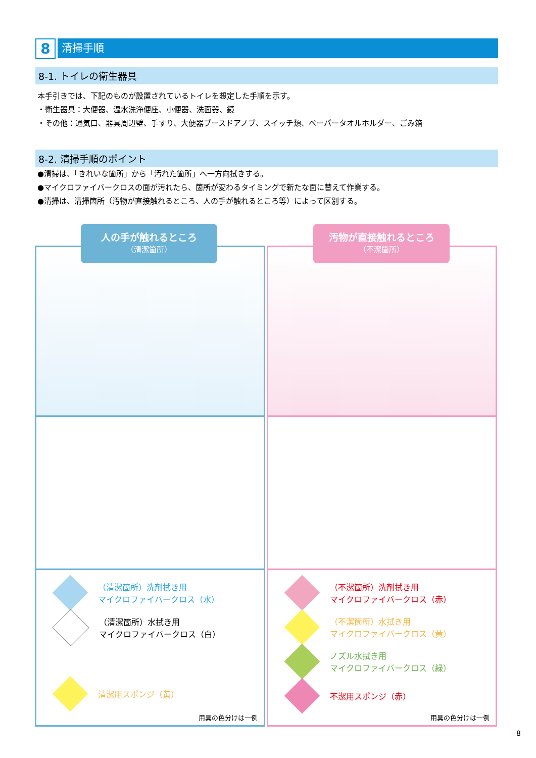8
清掃手順
8-1. トイレの衛生器具
本手引きでは、下記のものが設置されているトイレを想定した手順を示す。
・衛生器具：大便器、温水洗浄便座、小便器、洗面器、鏡
・その他：通気口、器具周辺壁、手すり、大便器ブースドアノブ、スイッチ類、ペーパータオルホルダー、ごみ箱
8-2. 清掃手順のポイント
●清掃は、「きれいな箇所」から「汚れた箇所」へ一方向拭きする。
●マイクロファイバークロスの面が汚れたら、箇所が変わるタイミングで新たな面に替えて作業する。
●清掃は、清掃箇所（汚物が直接触れるところ、人の手が触れるところ等）によって区別する。
（清潔箇所）洗剤拭き用
マイクロファイバークロス（水）
（清潔箇所）水拭き用
マイクロファイバークロス（白）
清潔用スポンジ（黄）
用具の色分けは一例
人の手が触れるところ
（清潔箇所）
（不潔箇所）洗剤拭き用
マイクロファイバークロス（赤）
（不潔箇所）水拭き用
マイクロファイバークロス（黄）
ノズル水拭き用
マイクロファイバークロス（緑）
不潔用スポンジ（赤）
用具の色分けは一例
汚物が直接触れるところ
（不潔箇所）
8